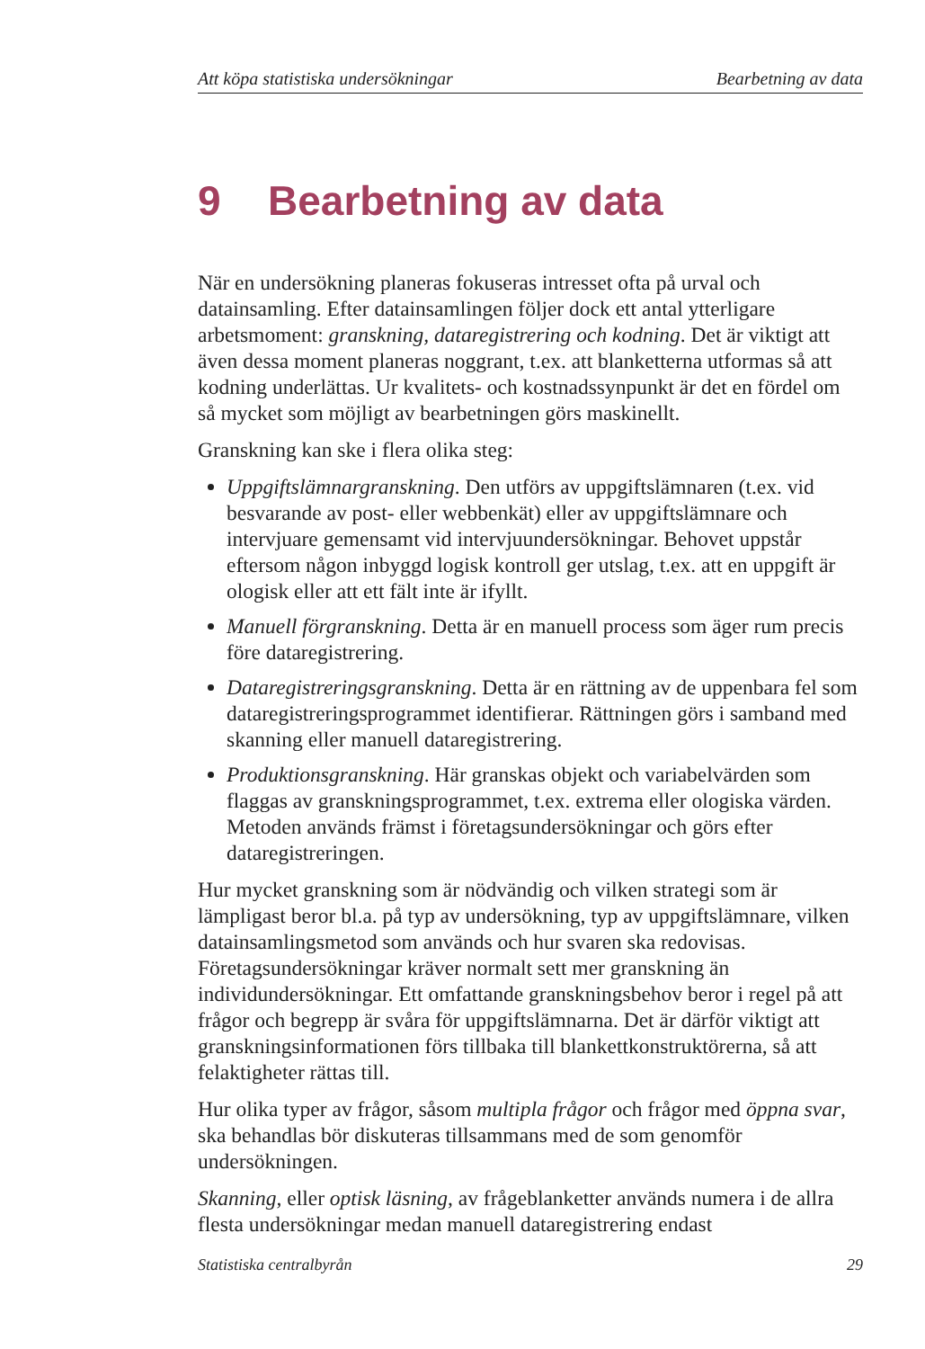Att köpa statistiska undersökningar Bearbetning av data
9 Bearbetning av data
När en undersökning planeras fokuseras intresset ofta på urval och datainsamling. Efter datainsamlingen följer dock ett antal ytterligare arbetsmoment: granskning, dataregistrering och kodning. Det är viktigt att även dessa moment planeras noggrant, t.ex. att blanketterna utformas så att kodning underlättas. Ur kvalitets- och kostnadssynpunkt är det en fördel om så mycket som möjligt av bearbetningen görs maskinellt.
Granskning kan ske i flera olika steg:
Uppgiftslämnargranskning. Den utförs av uppgiftslämnaren (t.ex. vid besvarande av post- eller webbenkät) eller av uppgiftslämnare och intervjuare gemensamt vid intervjuundersökningar. Behovet uppstår eftersom någon inbyggd logisk kontroll ger utslag, t.ex. att en uppgift är ologisk eller att ett fält inte är ifyllt.
Manuell förgranskning. Detta är en manuell process som äger rum precis före dataregistrering.
Dataregistreringsgranskning. Detta är en rättning av de uppenbara fel som dataregistreringsprogrammet identifierar. Rättningen görs i samband med skanning eller manuell dataregistrering.
Produktionsgranskning. Här granskas objekt och variabelvärden som flaggas av granskningsprogrammet, t.ex. extrema eller ologiska värden. Metoden används främst i företagsundersökningar och görs efter dataregistreringen.
Hur mycket granskning som är nödvändig och vilken strategi som är lämpligast beror bl.a. på typ av undersökning, typ av uppgiftslämnare, vilken datainsamlingsmetod som används och hur svaren ska redovisas. Företagsundersökningar kräver normalt sett mer granskning än individundersökningar. Ett omfattande granskningsbehov beror i regel på att frågor och begrepp är svåra för uppgiftslämnarna. Det är därför viktigt att granskningsinformationen förs tillbaka till blankettkonstruktörerna, så att felaktigheter rättas till.
Hur olika typer av frågor, såsom multipla frågor och frågor med öppna svar, ska behandlas bör diskuteras tillsammans med de som genomför undersökningen.
Skanning, eller optisk läsning, av frågeblanketter används numera i de allra flesta undersökningar medan manuell dataregistrering endast
Statistiska centralbyrån 29